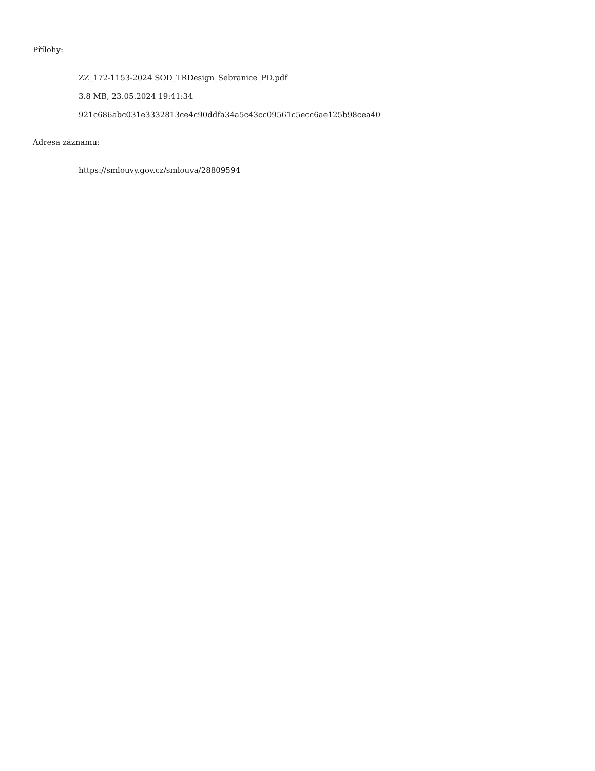Přílohy:
ZZ_172-1153-2024 SOD_TRDesign_Sebranice_PD.pdf
3.8 MB, 23.05.2024 19:41:34
921c686abc031e3332813ce4c90ddfa34a5c43cc09561c5ecc6ae125b98cea40
Adresa záznamu:
https://smlouvy.gov.cz/smlouva/28809594